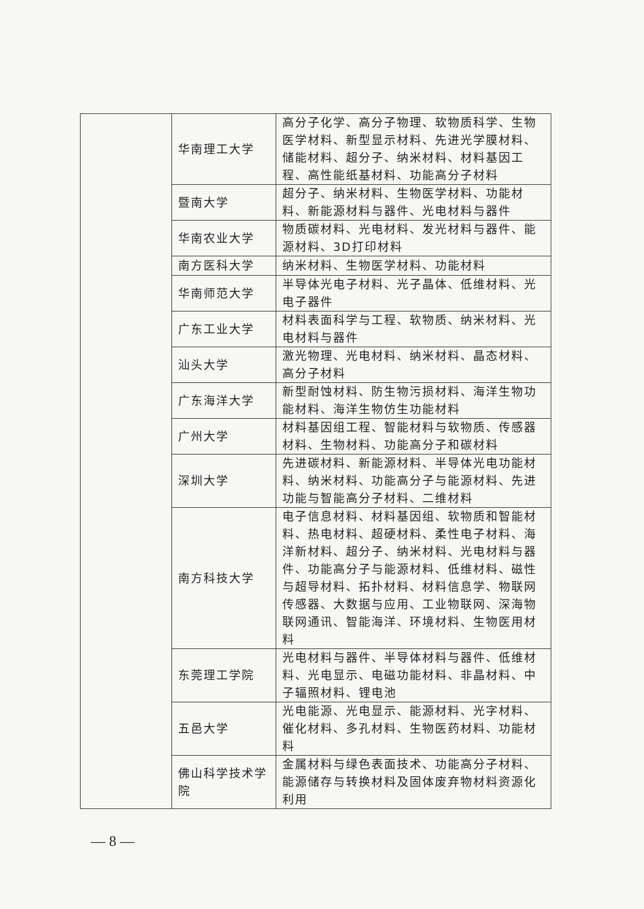| | 华南理工大学 | 高分子化学、高分子物理、软物质科学、生物医学材料、新型显示材料、先进光学膜材料、储能材料、超分子、纳米材料、材料基因工程、高性能纸基材料、功能高分子材料 |
| | 暨南大学 | 超分子、纳米材料、生物医学材料、功能材料、新能源材料与器件、光电材料与器件 |
| | 华南农业大学 | 物质碳材料、光电材料、发光材料与器件、能源材料、3D打印材料 |
| | 南方医科大学 | 纳米材料、生物医学材料、功能材料 |
| | 华南师范大学 | 半导体光电子材料、光子晶体、低维材料、光电子器件 |
| | 广东工业大学 | 材料表面科学与工程、软物质、纳米材料、光电材料与器件 |
| | 汕头大学 | 激光物理、光电材料、纳米材料、晶态材料、高分子材料 |
| | 广东海洋大学 | 新型耐蚀材料、防生物污损材料、海洋生物功能材料、海洋生物仿生功能材料 |
| | 广州大学 | 材料基因组工程、智能材料与软物质、传感器材料、生物材料、功能高分子和碳材料 |
| | 深圳大学 | 先进碳材料、新能源材料、半导体光电功能材料、纳米材料、功能高分子与能源材料、先进功能与智能高分子材料、二维材料 |
| | 南方科技大学 | 电子信息材料、材料基因组、软物质和智能材料、热电材料、超硬材料、柔性电子材料、海洋新材料、超分子、纳米材料、光电材料与器件、功能高分子与能源材料、低维材料、磁性与超导材料、拓扑材料、材料信息学、物联网传感器、大数据与应用、工业物联网、深海物联网通讯、智能海洋、环境材料、生物医用材料 |
| | 东莞理工学院 | 光电材料与器件、半导体材料与器件、低维材料、光电显示、电磁功能材料、非晶材料、中子辐照材料、锂电池 |
| | 五邑大学 | 光电能源、光电显示、能源材料、光字材料、催化材料、多孔材料、生物医药材料、功能材料 |
| | 佛山科学技术学院 | 金属材料与绿色表面技术、功能高分子材料、能源储存与转换材料及固体废弃物材料资源化利用 |
— 8 —